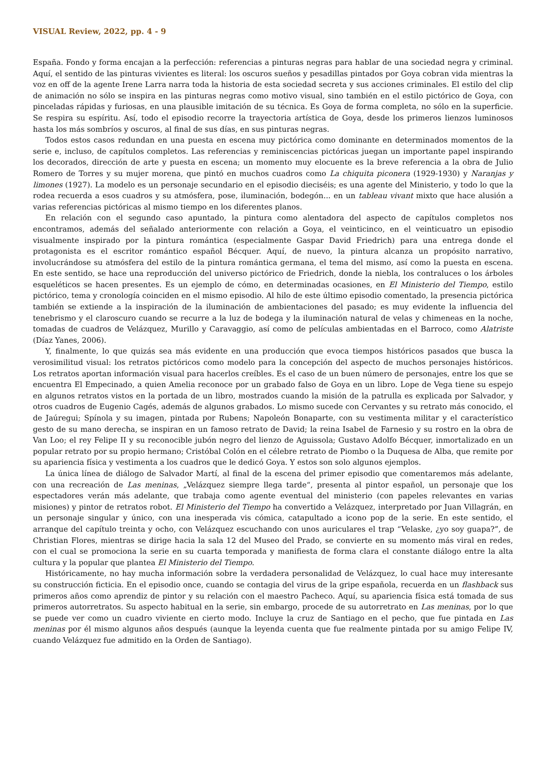VISUAL Review, 2022, pp. 4 - 9
España. Fondo y forma encajan a la perfección: referencias a pinturas negras para hablar de una sociedad negra y criminal. Aquí, el sentido de las pinturas vivientes es literal: los oscuros sueños y pesadillas pintados por Goya cobran vida mientras la voz en off de la agente Irene Larra narra toda la historia de esta sociedad secreta y sus acciones criminales. El estilo del clip de animación no sólo se inspira en las pinturas negras como motivo visual, sino también en el estilo pictórico de Goya, con pinceladas rápidas y furiosas, en una plausible imitación de su técnica. Es Goya de forma completa, no sólo en la superficie. Se respira su espíritu. Así, todo el episodio recorre la trayectoria artística de Goya, desde los primeros lienzos luminosos hasta los más sombríos y oscuros, al final de sus días, en sus pinturas negras.
Todos estos casos redundan en una puesta en escena muy pictórica como dominante en determinados momentos de la serie e, incluso, de capítulos completos. Las referencias y reminiscencias pictóricas juegan un importante papel inspirando los decorados, dirección de arte y puesta en escena; un momento muy elocuente es la breve referencia a la obra de Julio Romero de Torres y su mujer morena, que pintó en muchos cuadros como La chiquita piconera (1929-1930) y Naranjas y limones (1927). La modelo es un personaje secundario en el episodio dieciséis; es una agente del Ministerio, y todo lo que la rodea recuerda a esos cuadros y su atmósfera, pose, iluminación, bodegón... en un tableau vivant mixto que hace alusión a varias referencias pictóricas al mismo tiempo en los diferentes planos.
En relación con el segundo caso apuntado, la pintura como alentadora del aspecto de capítulos completos nos encontramos, además del señalado anteriormente con relación a Goya, el veinticinco, en el veinticuatro un episodio visualmente inspirado por la pintura romántica (especialmente Gaspar David Friedrich) para una entrega donde el protagonista es el escritor romántico español Bécquer. Aquí, de nuevo, la pintura alcanza un propósito narrativo, involucrándose su atmósfera del estilo de la pintura romántica germana, el tema del mismo, así como la puesta en escena. En este sentido, se hace una reproducción del universo pictórico de Friedrich, donde la niebla, los contraluces o los árboles esqueléticos se hacen presentes. Es un ejemplo de cómo, en determinadas ocasiones, en El Ministerio del Tiempo, estilo pictórico, tema y cronología coinciden en el mismo episodio. Al hilo de este último episodio comentado, la presencia pictórica también se extiende a la inspiración de la iluminación de ambientaciones del pasado; es muy evidente la influencia del tenebrismo y el claroscuro cuando se recurre a la luz de bodega y la iluminación natural de velas y chimeneas en la noche, tomadas de cuadros de Velázquez, Murillo y Caravaggio, así como de películas ambientadas en el Barroco, como Alatriste (Díaz Yanes, 2006).
Y, finalmente, lo que quizás sea más evidente en una producción que evoca tiempos históricos pasados que busca la verosimilitud visual: los retratos pictóricos como modelo para la concepción del aspecto de muchos personajes históricos. Los retratos aportan información visual para hacerlos creíbles. Es el caso de un buen número de personajes, entre los que se encuentra El Empecinado, a quien Amelia reconoce por un grabado falso de Goya en un libro. Lope de Vega tiene su espejo en algunos retratos vistos en la portada de un libro, mostrados cuando la misión de la patrulla es explicada por Salvador, y otros cuadros de Eugenio Cagés, además de algunos grabados. Lo mismo sucede con Cervantes y su retrato más conocido, el de Jaúregui; Spínola y su imagen, pintada por Rubens; Napoleón Bonaparte, con su vestimenta militar y el característico gesto de su mano derecha, se inspiran en un famoso retrato de David; la reina Isabel de Farnesio y su rostro en la obra de Van Loo; el rey Felipe II y su reconocible jubón negro del lienzo de Aguissola; Gustavo Adolfo Bécquer, inmortalizado en un popular retrato por su propio hermano; Cristóbal Colón en el célebre retrato de Piombo o la Duquesa de Alba, que remite por su apariencia física y vestimenta a los cuadros que le dedicó Goya. Y estos son solo algunos ejemplos.
La única línea de diálogo de Salvador Martí, al final de la escena del primer episodio que comentaremos más adelante, con una recreación de Las meninas, „Velázquez siempre llega tarde“, presenta al pintor español, un personaje que los espectadores verán más adelante, que trabaja como agente eventual del ministerio (con papeles relevantes en varias misiones) y pintor de retratos robot. El Ministerio del Tiempo ha convertido a Velázquez, interpretado por Juan Villagrán, en un personaje singular y único, con una inesperada vis cómica, catapultado a icono pop de la serie. En este sentido, el arranque del capítulo treinta y ocho, con Velázquez escuchando con unos auriculares el trap “Velaske, ¿yo soy guapa?”, de Christian Flores, mientras se dirige hacia la sala 12 del Museo del Prado, se convierte en su momento más viral en redes, con el cual se promociona la serie en su cuarta temporada y manifiesta de forma clara el constante diálogo entre la alta cultura y la popular que plantea El Ministerio del Tiempo.
Históricamente, no hay mucha información sobre la verdadera personalidad de Velázquez, lo cual hace muy interesante su construcción ficticia. En el episodio once, cuando se contagia del virus de la gripe española, recuerda en un flashback sus primeros años como aprendiz de pintor y su relación con el maestro Pacheco. Aquí, su apariencia física está tomada de sus primeros autorretratos. Su aspecto habitual en la serie, sin embargo, procede de su autorretrato en Las meninas, por lo que se puede ver como un cuadro viviente en cierto modo. Incluye la cruz de Santiago en el pecho, que fue pintada en Las meninas por él mismo algunos años después (aunque la leyenda cuenta que fue realmente pintada por su amigo Felipe IV, cuando Velázquez fue admitido en la Orden de Santiago).